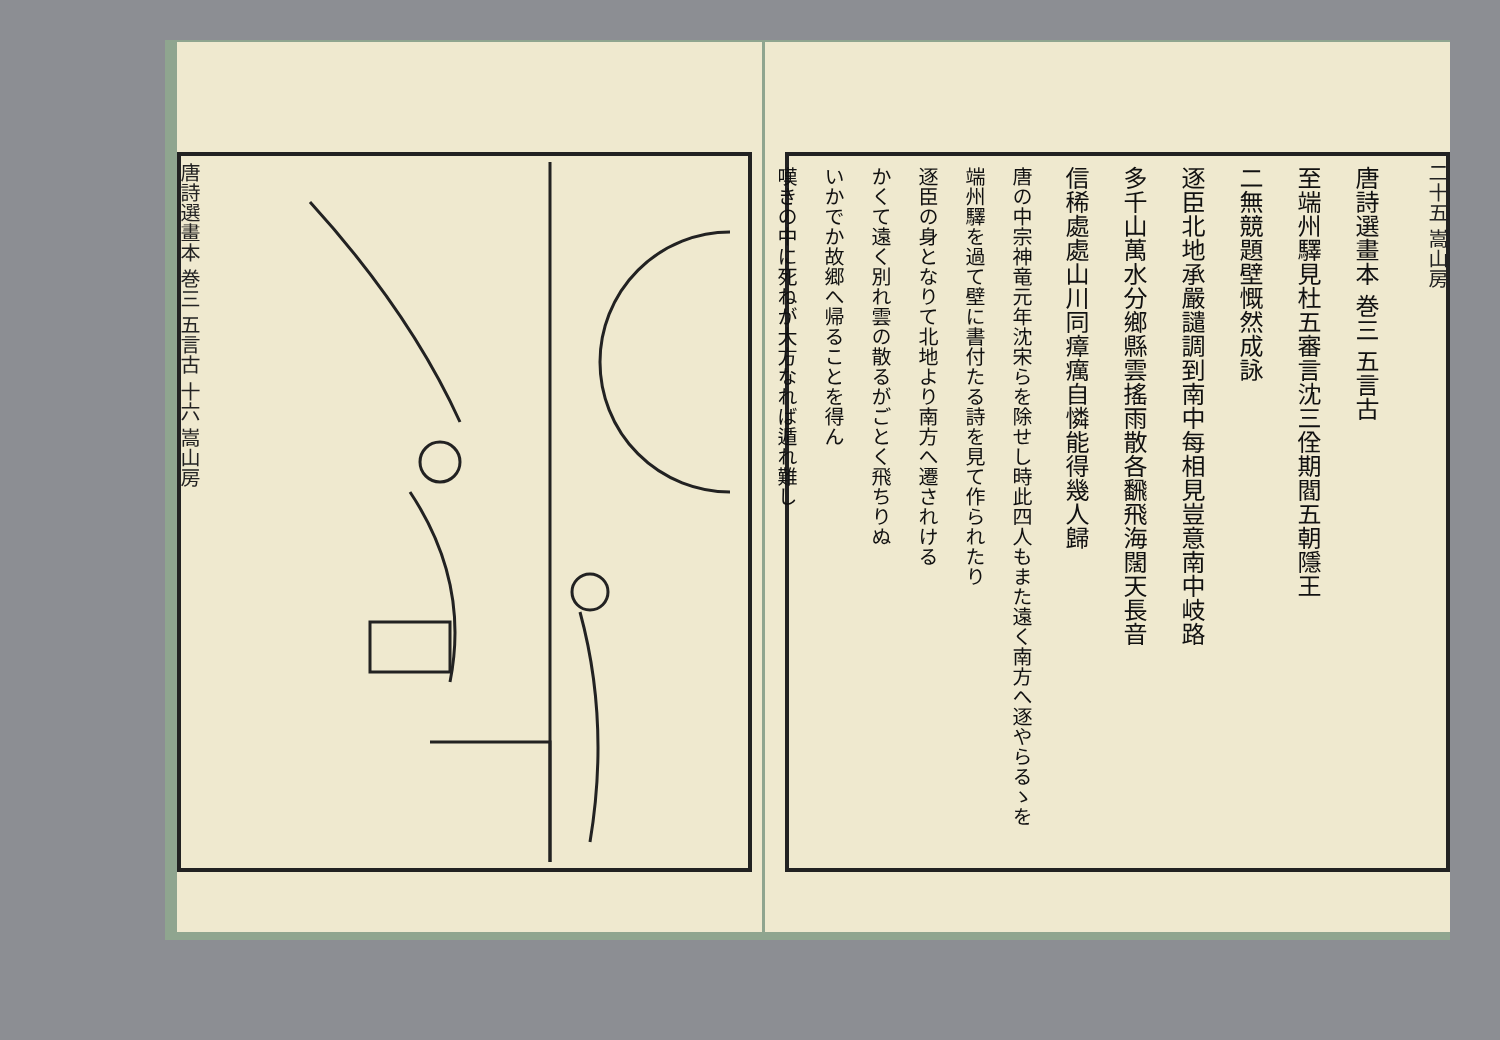唐詩選畫本 巻三 五言古 十六 嵩山房
唐詩選畫本 巻三 五言古
至端州驛見杜五審言沈三佺期閻五朝隱王
二無競題壁慨然成詠
逐臣北地承嚴譴調到南中每相見豈意南中岐路
多千山萬水分鄉縣雲搖雨散各飜飛海闊天長音
信稀處處山川同瘴癘自憐能得幾人歸
唐の中宗神竜元年沈宋らを除せし時此四人もまた遠く南方へ逐やらるゝを
端州驛を過て壁に書付たる詩を見て作られたり
逐臣の身となりて北地より南方へ遷されける
かくて遠く別れ雲の散るがごとく飛ちりぬ
いかでか故郷へ帰ることを得ん
嘆きの中に死ねが大方なれば遁れ難し
二十五 嵩山房